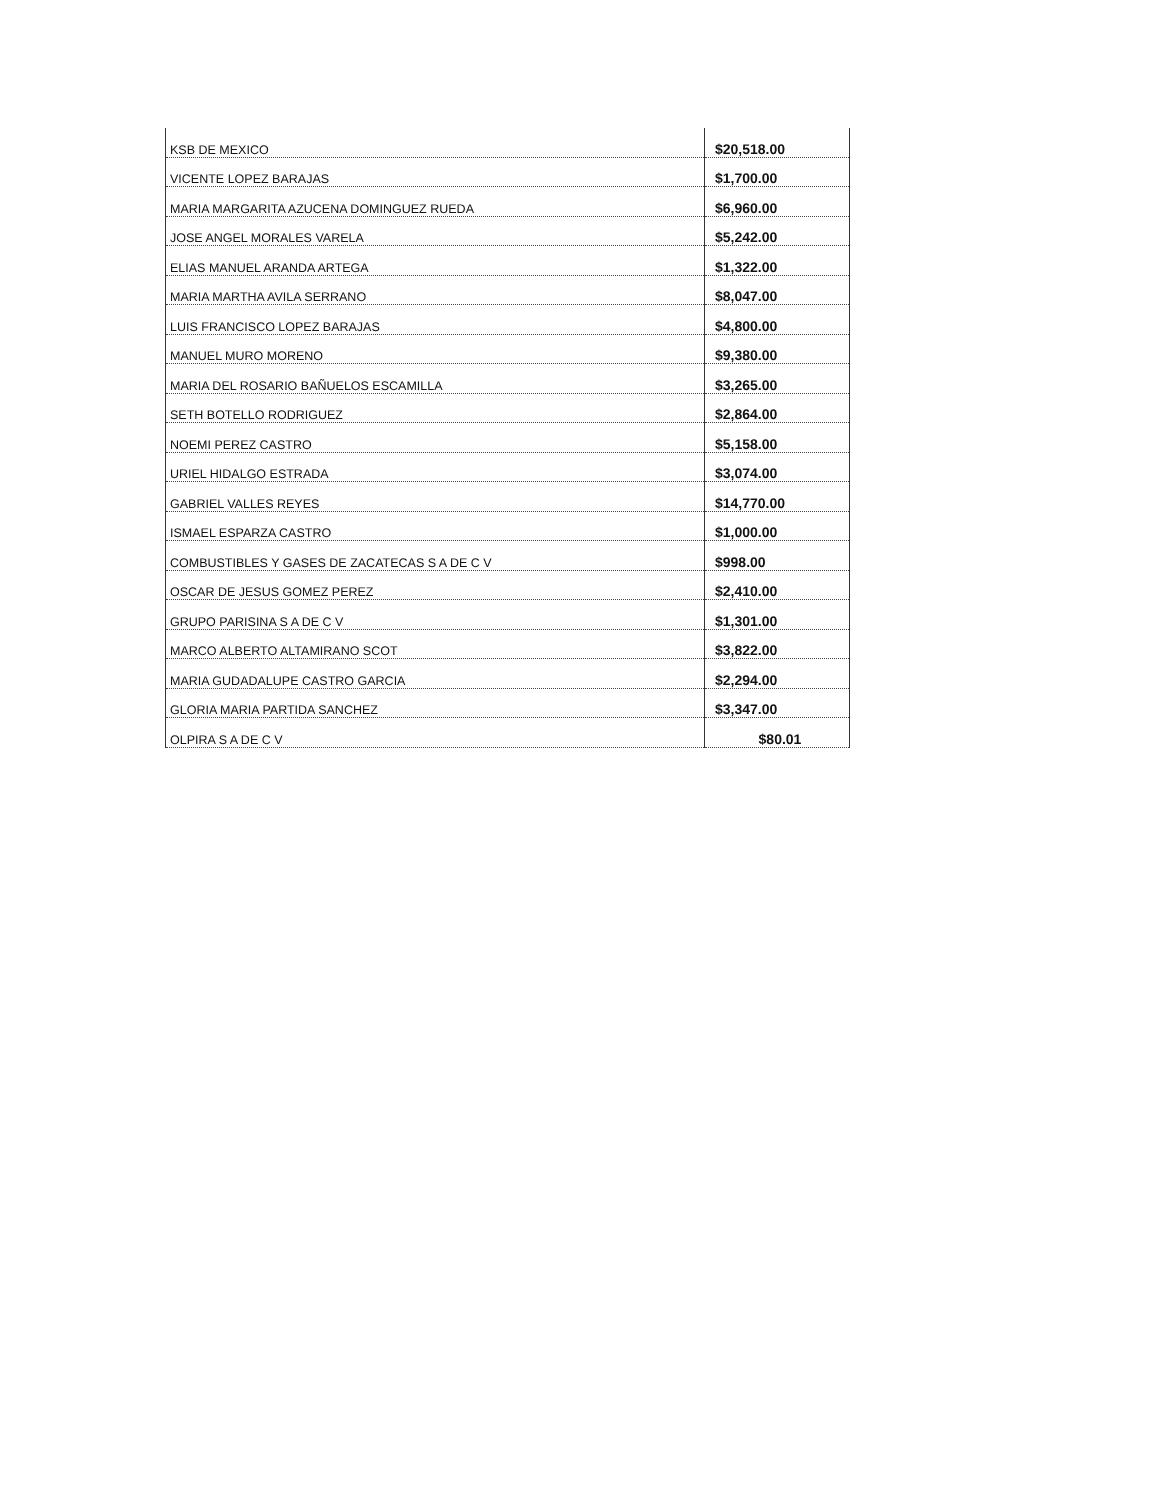| KSB DE MEXICO | $20,518.00 |
| VICENTE LOPEZ BARAJAS | $1,700.00 |
| MARIA MARGARITA AZUCENA DOMINGUEZ RUEDA | $6,960.00 |
| JOSE ANGEL MORALES VARELA | $5,242.00 |
| ELIAS MANUEL ARANDA ARTEGA | $1,322.00 |
| MARIA MARTHA AVILA SERRANO | $8,047.00 |
| LUIS FRANCISCO LOPEZ BARAJAS | $4,800.00 |
| MANUEL MURO MORENO | $9,380.00 |
| MARIA DEL ROSARIO BAÑUELOS ESCAMILLA | $3,265.00 |
| SETH BOTELLO RODRIGUEZ | $2,864.00 |
| NOEMI PEREZ CASTRO | $5,158.00 |
| URIEL HIDALGO ESTRADA | $3,074.00 |
| GABRIEL VALLES REYES | $14,770.00 |
| ISMAEL ESPARZA CASTRO | $1,000.00 |
| COMBUSTIBLES Y GASES DE ZACATECAS S A DE C V | $998.00 |
| OSCAR DE JESUS GOMEZ PEREZ | $2,410.00 |
| GRUPO PARISINA S A DE C V | $1,301.00 |
| MARCO ALBERTO ALTAMIRANO SCOT | $3,822.00 |
| MARIA GUDADALUPE CASTRO GARCIA | $2,294.00 |
| GLORIA MARIA PARTIDA SANCHEZ | $3,347.00 |
| OLPIRA S A DE C V | $80.01 |